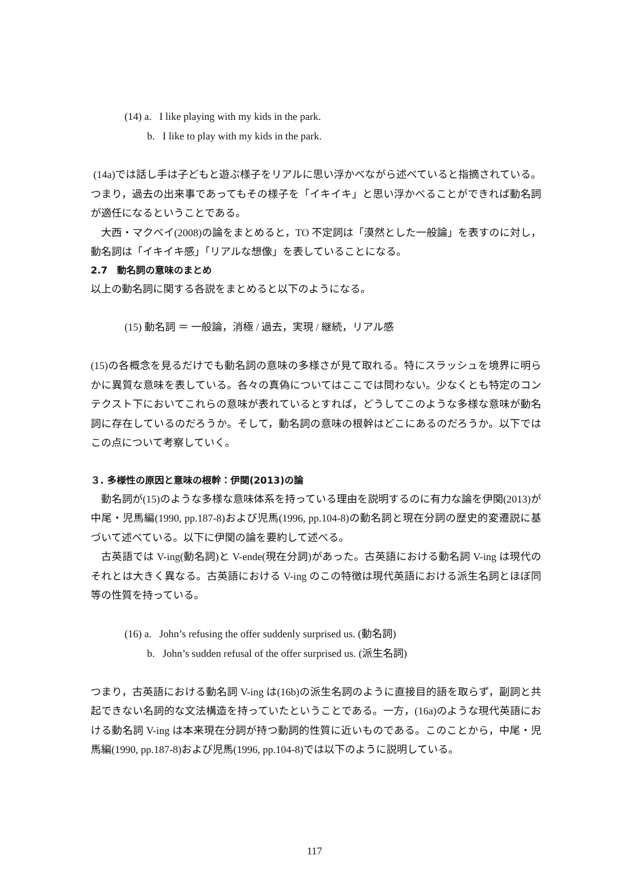(14) a. I like playing with my kids in the park.
b. I like to play with my kids in the park.
(14a)では話し手は子どもと遊ぶ様子をリアルに思い浮かべながら述べていると指摘されている。つまり，過去の出来事であってもその様子を「イキイキ」と思い浮かべることができれば動名詞が適任になるということである。
大西・マクベイ(2008)の論をまとめると，TO 不定詞は「漠然とした一般論」を表すのに対し，動名詞は「イキイキ感」「リアルな想像」を表していることになる。
2.7　動名詞の意味のまとめ
以上の動名詞に関する各説をまとめると以下のようになる。
(15) 動名詞 ＝ 一般論，消極 / 過去，実現 / 継続，リアル感
(15)の各概念を見るだけでも動名詞の意味の多様さが見て取れる。特にスラッシュを境界に明らかに異質な意味を表している。各々の真偽についてはここでは問わない。少なくとも特定のコンテクスト下においてこれらの意味が表れているとすれば，どうしてこのような多様な意味が動名詞に存在しているのだろうか。そして，動名詞の意味の根幹はどこにあるのだろうか。以下ではこの点について考察していく。
３. 多様性の原因と意味の根幹：伊関(2013)の論
動名詞が(15)のような多様な意味体系を持っている理由を説明するのに有力な論を伊関(2013)が中尾・児馬編(1990, pp.187-8)および児馬(1996, pp.104-8)の動名詞と現在分詞の歴史的変遷説に基づいて述べている。以下に伊関の論を要約して述べる。
古英語では V-ing(動名詞)と V-ende(現在分詞)があった。古英語における動名詞 V-ing は現代のそれとは大きく異なる。古英語における V-ing のこの特徴は現代英語における派生名詞とほぼ同等の性質を持っている。
(16) a. John’s refusing the offer suddenly surprised us. (動名詞)
b. John’s sudden refusal of the offer surprised us. (派生名詞)
つまり，古英語における動名詞 V-ing は(16b)の派生名詞のように直接目的語を取らず，副詞と共起できない名詞的な文法構造を持っていたということである。一方，(16a)のような現代英語における動名詞 V-ing は本来現在分詞が持つ動詞的性質に近いものである。このことから，中尾・児馬編(1990, pp.187-8)および児馬(1996, pp.104-8)では以下のように説明している。
117